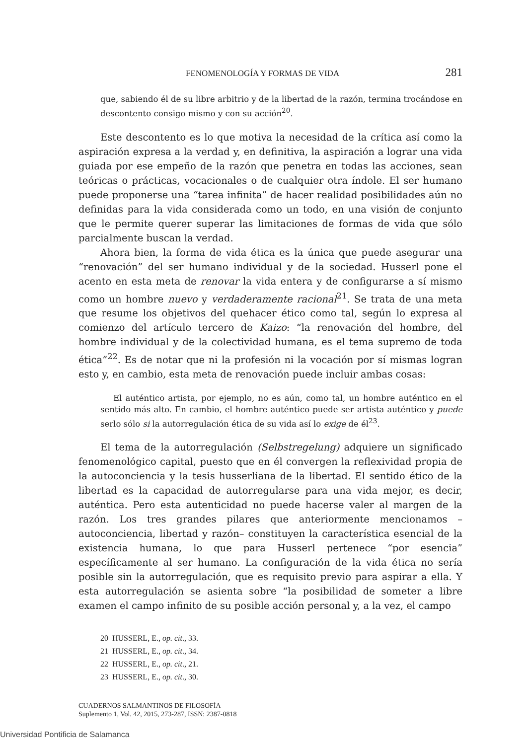FENOMENOLOGÍA Y FORMAS DE VIDA 281
que, sabiendo él de su libre arbitrio y de la libertad de la razón, termina trocándose en descontento consigo mismo y con su acción<sup>20</sup>.
Este descontento es lo que motiva la necesidad de la crítica así como la aspiración expresa a la verdad y, en definitiva, la aspiración a lograr una vida guiada por ese empeño de la razón que penetra en todas las acciones, sean teóricas o prácticas, vocacionales o de cualquier otra índole. El ser humano puede proponerse una “tarea infinita” de hacer realidad posibilidades aún no definidas para la vida considerada como un todo, en una visión de conjunto que le permite querer superar las limitaciones de formas de vida que sólo parcialmente buscan la verdad.
Ahora bien, la forma de vida ética es la única que puede asegurar una “renovación” del ser humano individual y de la sociedad. Husserl pone el acento en esta meta de renovar la vida entera y de configurarse a sí mismo como un hombre nuevo y verdaderamente racional<sup>21</sup>. Se trata de una meta que resume los objetivos del quehacer ético como tal, según lo expresa al comienzo del artículo tercero de Kaizo: “la renovación del hombre, del hombre individual y de la colectividad humana, es el tema supremo de toda ética”<sup>22</sup>. Es de notar que ni la profesión ni la vocación por sí mismas logran esto y, en cambio, esta meta de renovación puede incluir ambas cosas:
El auténtico artista, por ejemplo, no es aún, como tal, un hombre auténtico en el sentido más alto. En cambio, el hombre auténtico puede ser artista auténtico y puede serlo sólo si la autorregulación ética de su vida así lo exige de él<sup>23</sup>.
El tema de la autorregulación (Selbstregelung) adquiere un significado fenomenológico capital, puesto que en él convergen la reflexividad propia de la autoconciencia y la tesis husserliana de la libertad. El sentido ético de la libertad es la capacidad de autorregularse para una vida mejor, es decir, auténtica. Pero esta autenticidad no puede hacerse valer al margen de la razón. Los tres grandes pilares que anteriormente mencionamos –autoconciencia, libertad y razón– constituyen la característica esencial de la existencia humana, lo que para Husserl pertenece “por esencia” específicamente al ser humano. La configuración de la vida ética no sería posible sin la autorregulación, que es requisito previo para aspirar a ella. Y esta autorregulación se asienta sobre “la posibilidad de someter a libre examen el campo infinito de su posible acción personal y, a la vez, el campo
20 HUSSERL, E., op. cit., 33.
21 HUSSERL, E., op. cit., 34.
22 HUSSERL, E., op. cit., 21.
23 HUSSERL, E., op. cit., 30.
CUADERNOS SALMANTINOS DE FILOSOFÍA
Suplemento 1, Vol. 42, 2015, 273-287, ISSN: 2387-0818
Universidad Pontificia de Salamanca